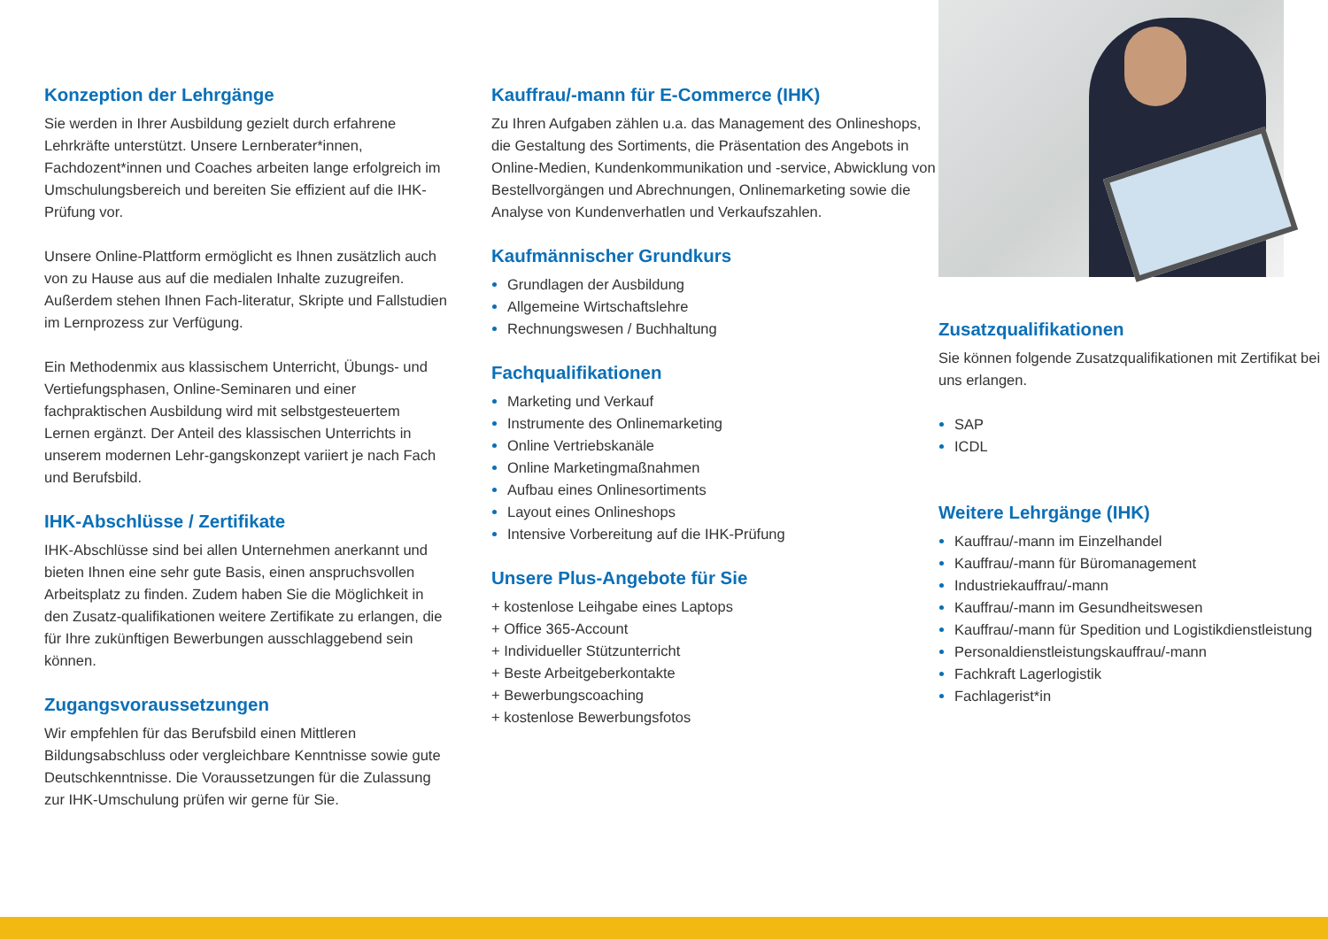Konzeption der Lehrgänge
Sie werden in Ihrer Ausbildung gezielt durch erfahrene Lehrkräfte unterstützt. Unsere Lernberater*innen, Fachdozent*innen und Coaches arbeiten lange erfolgreich im Umschulungsbereich und bereiten Sie effizient auf die IHK-Prüfung vor.
Unsere Online-Plattform ermöglicht es Ihnen zusätzlich auch von zu Hause aus auf die medialen Inhalte zuzugreifen. Außerdem stehen Ihnen Fach-literatur, Skripte und Fallstudien im Lernprozess zur Verfügung.
Ein Methodenmix aus klassischem Unterricht, Übungs- und Vertiefungsphasen, Online-Seminaren und einer fachpraktischen Ausbildung wird mit selbstgesteuertem Lernen ergänzt. Der Anteil des klassischen Unterrichts in unserem modernen Lehr-gangskonzept variiert je nach Fach und Berufsbild.
IHK-Abschlüsse / Zertifikate
IHK-Abschlüsse sind bei allen Unternehmen anerkannt und bieten Ihnen eine sehr gute Basis, einen anspruchsvollen Arbeitsplatz zu finden. Zudem haben Sie die Möglichkeit in den Zusatz-qualifikationen weitere Zertifikate zu erlangen, die für Ihre zukünftigen Bewerbungen ausschlaggebend sein können.
Zugangsvoraussetzungen
Wir empfehlen für das Berufsbild einen Mittleren Bildungsabschluss oder vergleichbare Kenntnisse sowie gute Deutschkenntnisse. Die Voraussetzungen für die Zulassung zur IHK-Umschulung prüfen wir gerne für Sie.
Kauffrau/-mann für E-Commerce (IHK)
Zu Ihren Aufgaben zählen u.a. das Management des Onlineshops, die Gestaltung des Sortiments, die Präsentation des Angebots in Online-Medien, Kundenkommunikation und -service, Abwicklung von Bestellvorgängen und Abrechnungen, Onlinemarketing sowie die Analyse von Kundenverhatlen und Verkaufszahlen.
Kaufmännischer Grundkurs
Grundlagen der Ausbildung
Allgemeine Wirtschaftslehre
Rechnungswesen / Buchhaltung
Fachqualifikationen
Marketing und Verkauf
Instrumente des Onlinemarketing
Online Vertriebskanäle
Online Marketingmaßnahmen
Aufbau eines Onlinesortiments
Layout eines Onlineshops
Intensive Vorbereitung auf die IHK-Prüfung
Unsere Plus-Angebote für Sie
+ kostenlose Leihgabe eines Laptops
+ Office 365-Account
+ Individueller Stützunterricht
+ Beste Arbeitgeberkontakte
+ Bewerbungscoaching
+ kostenlose Bewerbungsfotos
Zusatzqualifikationen
Sie können folgende Zusatzqualifikationen mit Zertifikat bei uns erlangen.
SAP
ICDL
Weitere Lehrgänge (IHK)
Kauffrau/-mann im Einzelhandel
Kauffrau/-mann für Büromanagement
Industriekauffrau/-mann
Kauffrau/-mann im Gesundheitswesen
Kauffrau/-mann für Spedition und Logistikdienstleistung
Personaldienstleistungskauffrau/-mann
Fachkraft Lagerlogistik
Fachlagerist*in